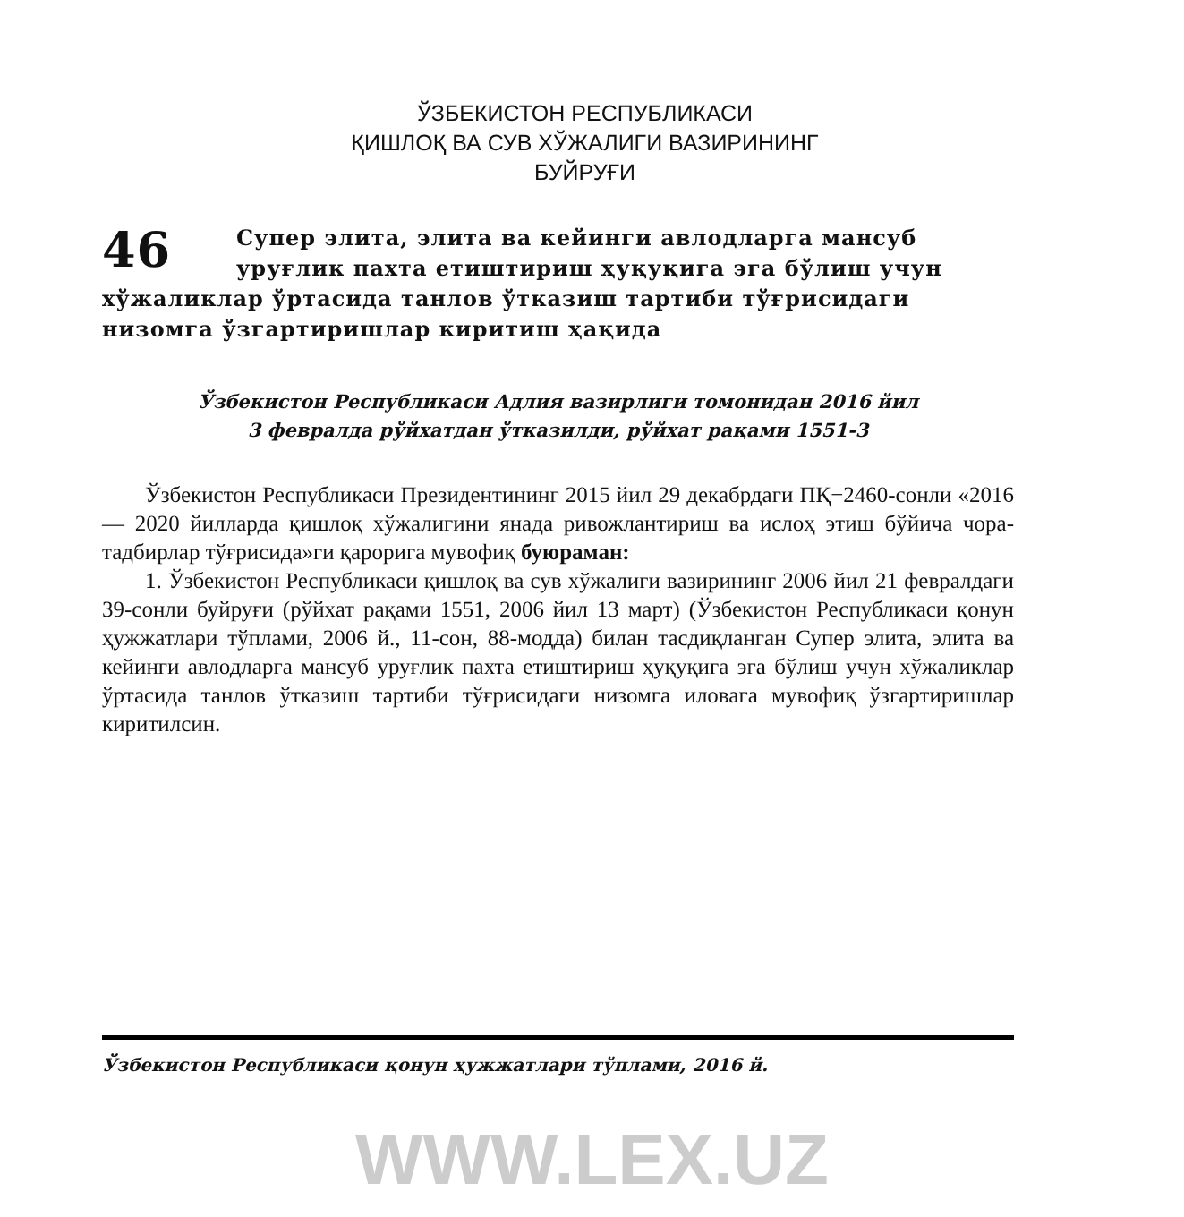ЎЗБЕКИСТОН РЕСПУБЛИКАСИ
ҚИШЛОҚ ВА СУВ ХЎЖАЛИГИ ВАЗИРИНИНГ
БУЙРУҒИ
46 Супер элита, элита ва кейинги авлодларга мансуб уруғлик пахта етиштириш ҳуқуқига эга бўлиш учун хўжаликлар ўртасида танлов ўтказиш тартиби тўғрисидаги низомга ўзгартиришлар киритиш ҳақида
Ўзбекистон Республикаси Адлия вазирлиги томонидан 2016 йил
3 февралда рўйхатдан ўтказилди, рўйхат рақами 1551-3
Ўзбекистон Республикаси Президентининг 2015 йил 29 декабрдаги ПҚ−2460-сонли «2016 — 2020 йилларда қишлоқ хўжалигини янада ривожлантириш ва ислоҳ этиш бўйича чора-тадбирлар тўғрисида»ги қарорига мувофиқ буюраман:
1. Ўзбекистон Республикаси қишлоқ ва сув хўжалиги вазирининг 2006 йил 21 февралдаги 39-сонли буйруғи (рўйхат рақами 1551, 2006 йил 13 март) (Ўзбекистон Республикаси қонун ҳужжатлари тўплами, 2006 й., 11-сон, 88-модда) билан тасдиқланган Супер элита, элита ва кейинги авлодларга мансуб уруғлик пахта етиштириш ҳуқуқига эга бўлиш учун хўжаликлар ўртасида танлов ўтказиш тартиби тўғрисидаги низомга иловага мувофиқ ўзгартиришлар киритилсин.
Ўзбекистон Республикаси қонун ҳужжатлари тўплами, 2016 й.
WWW.LEX.UZ